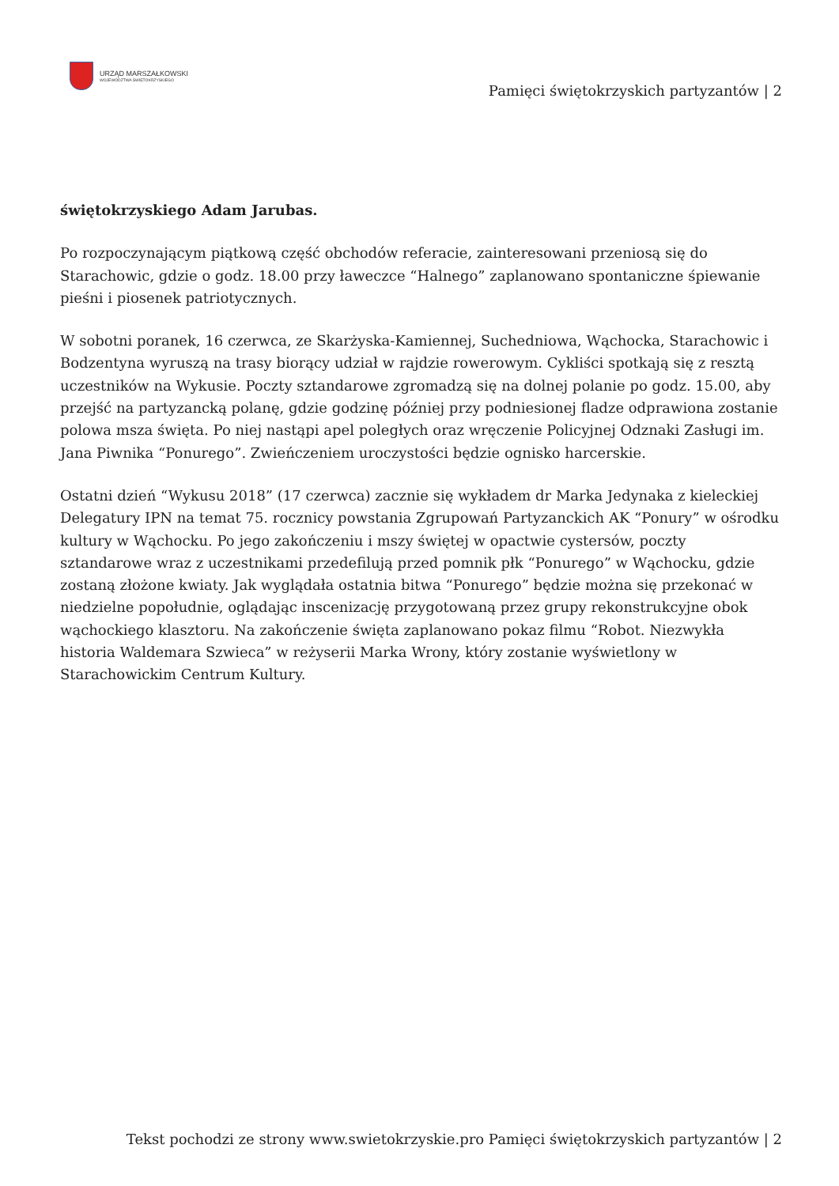URZĄD MARSZAŁKOWSKI
WOJEWÓDZTWA ŚWIĘTOKRZYSKIEGO
Pamięci świętokrzyskich partyzantów | 2
świętokrzyskiego Adam Jarubas.
Po rozpoczynającym piątkową część obchodów referacie, zainteresowani przeniosą się do Starachowic, gdzie o godz. 18.00 przy ławeczce “Halnego” zaplanowano spontaniczne śpiewanie pieśni i piosenek patriotycznych.
W sobotni poranek, 16 czerwca, ze Skarżyska-Kamiennej, Suchedniowa, Wąchocka, Starachowic i Bodzentyna wyruszą na trasy biorący udział w rajdzie rowerowym. Cykliści spotkają się z resztą uczestników na Wykusie. Poczty sztandarowe zgromadzą się na dolnej polanie po godz. 15.00, aby przejść na partyzancką polanę, gdzie godzinę później przy podniesionej fladze odprawiona zostanie polowa msza święta. Po niej nastąpi apel poległych oraz wręczenie Policyjnej Odznaki Zasługi im. Jana Piwnika “Ponurego”. Zwieńczeniem uroczystości będzie ognisko harcerskie.
Ostatni dzień “Wykusu 2018” (17 czerwca) zacznie się wykładem dr Marka Jedynaka z kieleckiej Delegatury IPN na temat 75. rocznicy powstania Zgrupowań Partyzanckich AK “Ponury” w ośrodku kultury w Wąchocku. Po jego zakończeniu i mszy świętej w opactwie cystersów, poczty sztandarowe wraz z uczestnikami przedefilują przed pomnik płk “Ponurego” w Wąchocku, gdzie zostaną złożone kwiaty. Jak wyglądała ostatnia bitwa “Ponurego” będzie można się przekonać w niedzielne popołudnie, oglądając inscenizację przygotowaną przez grupy rekonstrukcyjne obok wąchockiego klasztoru. Na zakończenie święta zaplanowano pokaz filmu “Robot. Niezwykła historia Waldemara Szwieca” w reżyserii Marka Wrony, który zostanie wyświetlony w Starachowickim Centrum Kultury.
Tekst pochodzi ze strony www.swietokrzyskie.pro Pamięci świętokrzyskich partyzantów | 2